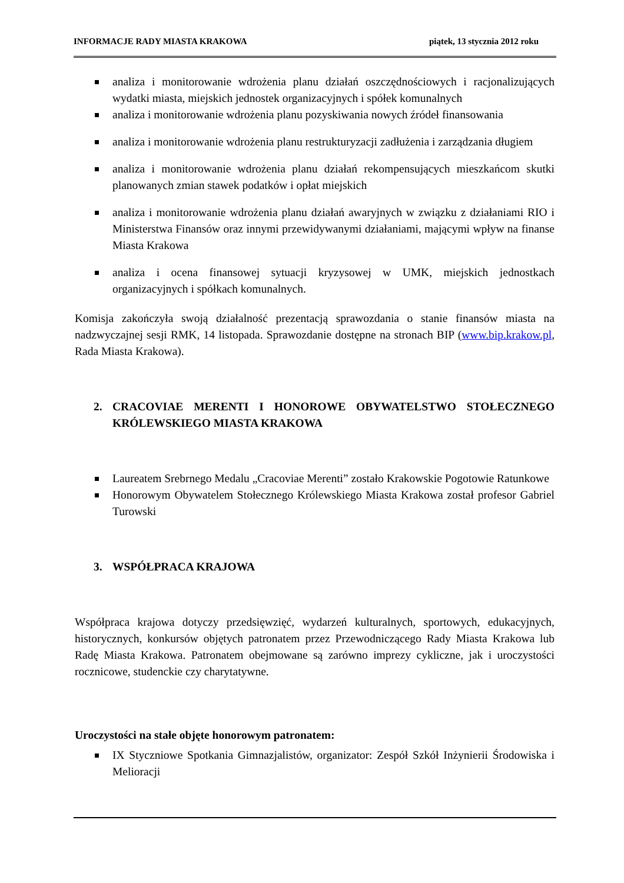INFORMACJE RADY MIASTA KRAKOWA piątek, 13 stycznia 2012 roku
analiza i monitorowanie wdrożenia planu działań oszczędnościowych i racjonalizujących wydatki miasta, miejskich jednostek organizacyjnych i spółek komunalnych
analiza i monitorowanie wdrożenia planu pozyskiwania nowych źródeł finansowania
analiza i monitorowanie wdrożenia planu restrukturyzacji zadłużenia i zarządzania długiem
analiza i monitorowanie wdrożenia planu działań rekompensujących mieszkańcom skutki planowanych zmian stawek podatków i opłat miejskich
analiza i monitorowanie wdrożenia planu działań awaryjnych w związku z działaniami RIO i Ministerstwa Finansów oraz innymi przewidywanymi działaniami, mającymi wpływ na finanse Miasta Krakowa
analiza i ocena finansowej sytuacji kryzysowej w UMK, miejskich jednostkach organizacyjnych i spółkach komunalnych.
Komisja zakończyła swoją działalność prezentacją sprawozdania o stanie finansów miasta na nadzwyczajnej sesji RMK, 14 listopada. Sprawozdanie dostępne na stronach BIP (www.bip.krakow.pl, Rada Miasta Krakowa).
2. CRACOVIAE MERENTI I HONOROWE OBYWATELSTWO STOŁECZNEGO KRÓLEWSKIEGO MIASTA KRAKOWA
Laureatem Srebrnego Medalu „Cracoviae Merenti” zostało Krakowskie Pogotowie Ratunkowe
Honorowym Obywatelem Stołecznego Królewskiego Miasta Krakowa został profesor Gabriel Turowski
3. WSPÓŁPRACA KRAJOWA
Współpraca krajowa dotyczy przedsięwzięć, wydarzeń kulturalnych, sportowych, edukacyjnych, historycznych, konkursów objętych patronatem przez Przewodniczącego Rady Miasta Krakowa lub Radę Miasta Krakowa. Patronatem obejmowane są zarówno imprezy cykliczne, jak i uroczystości rocznicowe, studenckie czy charytatywne.
Uroczystości na stałe objęte honorowym patronatem:
IX Styczniowe Spotkania Gimnazjalistów, organizator: Zespół Szkół Inżynierii Środowiska i Melioracji